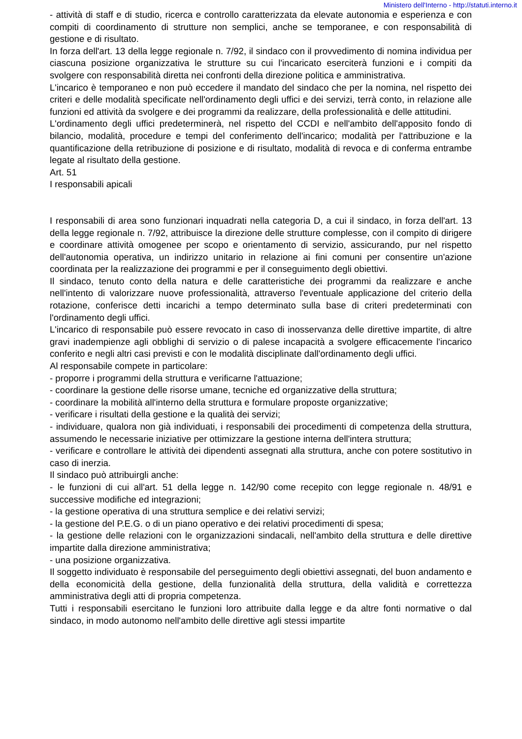Ministero dell'Interno - http://statuti.interno.it
- attività di staff e di studio, ricerca e controllo caratterizzata da elevate autonomia e esperienza e con compiti di coordinamento di strutture non semplici, anche se temporanee, e con responsabilità di gestione e di risultato.
In forza dell'art. 13 della legge regionale n. 7/92, il sindaco con il provvedimento di nomina individua per ciascuna posizione organizzativa le strutture su cui l'incaricato eserciterà funzioni e i compiti da svolgere con responsabilità diretta nei confronti della direzione politica e amministrativa.
L'incarico è temporaneo e non può eccedere il mandato del sindaco che per la nomina, nel rispetto dei criteri e delle modalità specificate nell'ordinamento degli uffici e dei servizi, terrà conto, in relazione alle funzioni ed attività da svolgere e dei programmi da realizzare, della professionalità e delle attitudini.
L'ordinamento degli uffici predeterminerà, nel rispetto del CCDI e nell'ambito dell'apposito fondo di bilancio, modalità, procedure e tempi del conferimento dell'incarico; modalità per l'attribuzione e la quantificazione della retribuzione di posizione e di risultato, modalità di revoca e di conferma entrambe legate al risultato della gestione.
Art. 51
I responsabili apicali
I responsabili di area sono funzionari inquadrati nella categoria D, a cui il sindaco, in forza dell'art. 13 della legge regionale n. 7/92, attribuisce la direzione delle strutture complesse, con il compito di dirigere e coordinare attività omogenee per scopo e orientamento di servizio, assicurando, pur nel rispetto dell'autonomia operativa, un indirizzo unitario in relazione ai fini comuni per consentire un'azione coordinata per la realizzazione dei programmi e per il conseguimento degli obiettivi.
Il sindaco, tenuto conto della natura e delle caratteristiche dei programmi da realizzare e anche nell'intento di valorizzare nuove professionalità, attraverso l'eventuale applicazione del criterio della rotazione, conferisce detti incarichi a tempo determinato sulla base di criteri predeterminati con l'ordinamento degli uffici.
L'incarico di responsabile può essere revocato in caso di inosservanza delle direttive impartite, di altre gravi inadempienze agli obblighi di servizio o di palese incapacità a svolgere efficacemente l'incarico conferito e negli altri casi previsti e con le modalità disciplinate dall'ordinamento degli uffici.
Al responsabile compete in particolare:
- proporre i programmi della struttura e verificarne l'attuazione;
- coordinare la gestione delle risorse umane, tecniche ed organizzative della struttura;
- coordinare la mobilità all'interno della struttura e formulare proposte organizzative;
- verificare i risultati della gestione e la qualità dei servizi;
- individuare, qualora non già individuati, i responsabili dei procedimenti di competenza della struttura, assumendo le necessarie iniziative per ottimizzare la gestione interna dell'intera struttura;
- verificare e controllare le attività dei dipendenti assegnati alla struttura, anche con potere sostitutivo in caso di inerzia.
Il sindaco può attribuirgli anche:
- le funzioni di cui all'art. 51 della legge n. 142/90 come recepito con legge regionale n. 48/91 e successive modifiche ed integrazioni;
- la gestione operativa di una struttura semplice e dei relativi servizi;
- la gestione del P.E.G. o di un piano operativo e dei relativi procedimenti di spesa;
- la gestione delle relazioni con le organizzazioni sindacali, nell'ambito della struttura e delle direttive impartite dalla direzione amministrativa;
- una posizione organizzativa.
Il soggetto individuato è responsabile del perseguimento degli obiettivi assegnati, del buon andamento e della economicità della gestione, della funzionalità della struttura, della validità e correttezza amministrativa degli atti di propria competenza.
Tutti i responsabili esercitano le funzioni loro attribuite dalla legge e da altre fonti normative o dal sindaco, in modo autonomo nell'ambito delle direttive agli stessi impartite